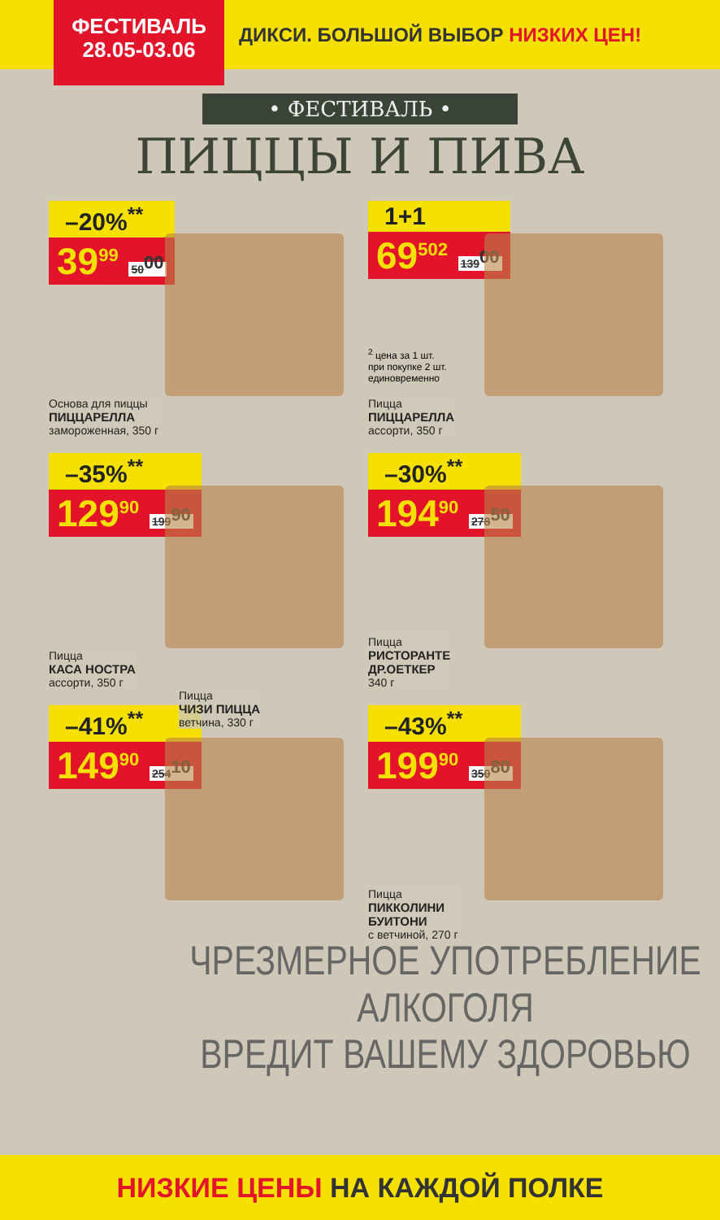ФЕСТИВАЛЬ
28.05-03.06
ДИКСИ. БОЛЬШОЙ ВЫБОР НИЗКИХ ЦЕН!
• ФЕСТИВАЛЬ •
ПИЦЦЫ И ПИВА
–20%<sup>**</sup>
39<sup>99</sup> 50<sup>00</sup>
Основа для пиццы
ПИЦЦАРЕЛЛА
замороженная, 350 г
1+1
69<sup>50</sup><sup>2</sup> 139<sup>00</sup>
<sup>2</sup> цена за 1 шт.
при покупке 2 шт.
единовременно
Пицца
ПИЦЦАРЕЛЛА
ассорти, 350 г
–35%<sup>**</sup>
129<sup>90</sup> 199<sup>90</sup>
Пицца
КАСА НОСТРА
ассорти, 350 г
–30%<sup>**</sup>
194<sup>90</sup> 278<sup>50</sup>
Пицца
РИСТОРАНТЕ
ДР.ОЕТКЕР
340 г
–41%<sup>**</sup>
149<sup>90</sup> 254<sup>10</sup>
Пицца
ЧИЗИ ПИЦЦА
ветчина, 330 г
–43%<sup>**</sup>
199<sup>90</sup> 350<sup>80</sup>
Пицца
ПИККОЛИНИ
БУИТОНИ
с ветчиной, 270 г
ЧРЕЗМЕРНОЕ УПОТРЕБЛЕНИЕ АЛКОГОЛЯ
ВРЕДИТ ВАШЕМУ ЗДОРОВЬЮ
НИЗКИЕ ЦЕНЫ НА КАЖДОЙ ПОЛКЕ